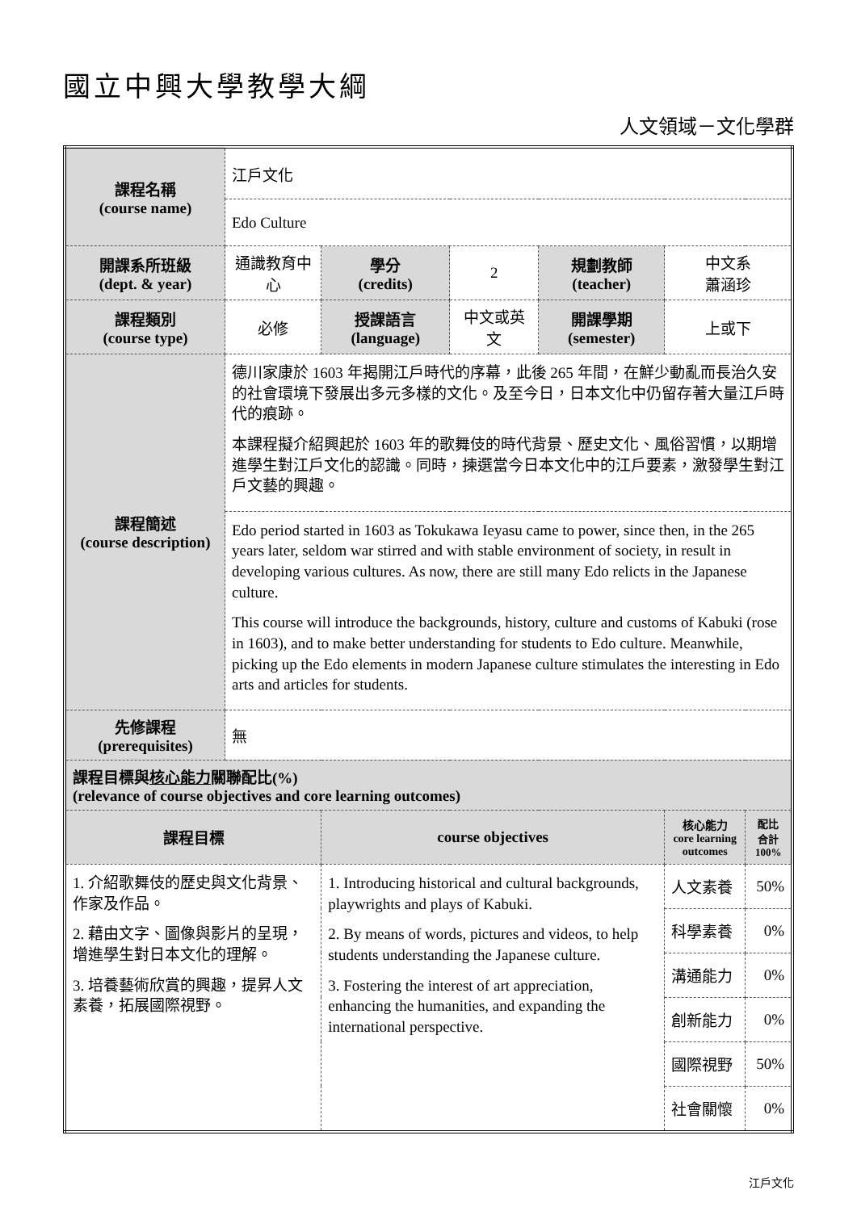國立中興大學教學大綱
人文領域－文化學群
| 課程名稱 (course name) | 江戶文化 | | | | | |
| | Edo Culture | | | | | |
| 開課系所班級 (dept. & year) | 通識教育中心 | 學分 (credits) | 2 | 規劃教師 (teacher) | 中文系 蕭涵珍 | |
| 課程類別 (course type) | 必修 | 授課語言 (language) | 中文或英文 | 開課學期 (semester) | 上或下 | |
| 課程簡述 (course description) | 德川家康於 1603 年揭開江戶時代的序幕，此後 265 年間，在鮮少動亂而長治久安的社會環境下發展出多元多樣的文化。及至今日，日本文化中仍留存著大量江戶時代的痕跡。 本課程擬介紹興起於 1603 年的歌舞伎的時代背景、歷史文化、風俗習慣，以期增進學生對江戶文化的認識。同時，揀選當今日本文化中的江戶要素，激發學生對江戶文藝的興趣。 | | | | | |
| | Edo period started in 1603 as Tokukawa Ieyasu came to power, since then, in the 265 years later, seldom war stirred and with stable environment of society, in result in developing various cultures. As now, there are still many Edo relicts in the Japanese culture. This course will introduce the backgrounds, history, culture and customs of Kabuki (rose in 1603), and to make better understanding for students to Edo culture. Meanwhile, picking up the Edo elements in modern Japanese culture stimulates the interesting in Edo arts and articles for students. | | | | | |
| 先修課程 (prerequisites) | 無 | | | | | |
| 課程目標與 核心能力 關聯配比(%) (relevance of course objectives and core learning outcomes) | | | | | | |
| 課程目標 | | course objectives | | | 核心能力 core learning outcomes | 配比 合計 100% |
| 1. 介紹歌舞伎的歷史與文化背景、作家及作品。 2. 藉由文字、圖像與影片的呈現，增進學生對日本文化的理解。 3. 培養藝術欣賞的興趣，提昇人文素養，拓展國際視野。 | | 1. Introducing historical and cultural backgrounds, playwrights and plays of Kabuki. 2. By means of words, pictures and videos, to help students understanding the Japanese culture. 3. Fostering the interest of art appreciation, enhancing the humanities, and expanding the international perspective. | | | 人文素養 | 50% |
| | | | | | 科學素養 | 0% |
| | | | | | 溝通能力 | 0% |
| | | | | | 創新能力 | 0% |
| | | | | | 國際視野 | 50% |
| | | | | | 社會關懷 | 0% |
江戶文化